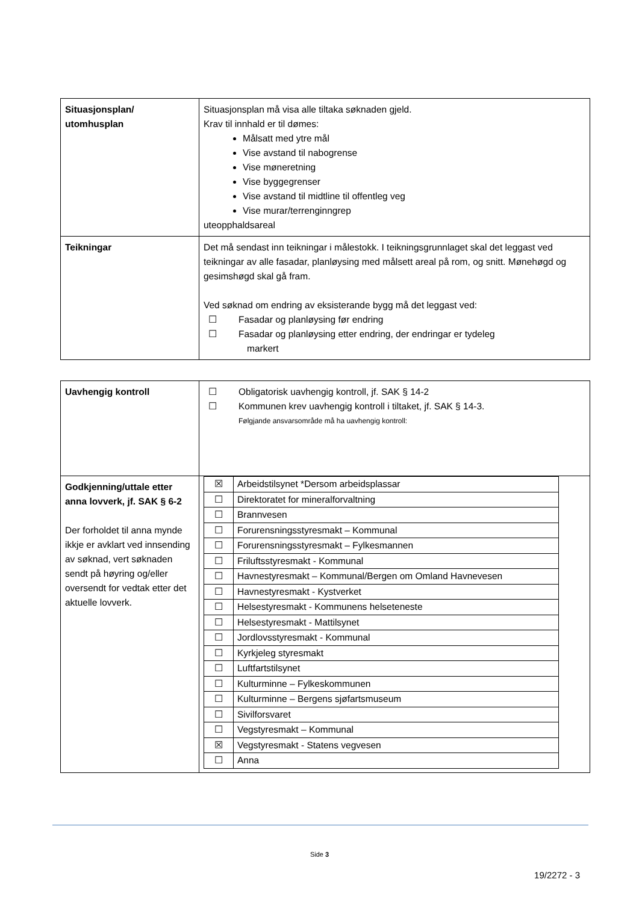| Situasjonsplan/ utomhusplan | Situasjonsplan må visa alle tiltaka søknaden gjeld. Krav til innhald er til dømes: Målsatt med ytre mål Vise avstand til nabogrense Vise møneretning Vise byggegrenser Vise avstand til midtline til offentleg veg Vise murar/terrenginngrep uteopphaldsareal |
| Teikningar | Det må sendast inn teikningar i målestokk. I teikningsgrunnlaget skal det leggast ved teikningar av alle fasadar, planløysing med målsett areal på rom, og snitt. Mønehøgd og gesimshøgd skal gå fram. Ved søknad om endring av eksisterande bygg må det leggast ved: ☐ Fasadar og planløysing før endring ☐ Fasadar og planløysing etter endring, der endringar er tydeleg markert |
| Uavhengig kontroll | ☐ Obligatorisk uavhengig kontroll, jf. SAK § 14-2 ☐ Kommunen krev uavhengig kontroll i tiltaket, jf. SAK § 14-3. Følgjande ansvarsområde må ha uavhengig kontroll: |
| Godkjenning/uttale etter anna lovverk, jf. SAK § 6-2 Der forholdet til anna mynde ikkje er avklart ved innsending av søknad, vert søknaden sendt på høyring og/eller oversendt for vedtak etter det aktuelle lovverk. | / ☒ / Arbeidstilsynet *Dersom arbeidsplassar / / ☐ / Direktoratet for mineralforvaltning / / ☐ / Brannvesen / / ☐ / Forurensningsstyresmakt – Kommunal / / ☐ / Forurensningsstyresmakt – Fylkesmannen / / ☐ / Friluftsstyresmakt - Kommunal / / ☐ / Havnestyresmakt – Kommunal/Bergen om Omland Havnevesen / / ☐ / Havnestyresmakt - Kystverket / / ☐ / Helsestyresmakt - Kommunens helseteneste / / ☐ / Helsestyresmakt - Mattilsynet / / ☐ / Jordlovsstyresmakt - Kommunal / / ☐ / Kyrkjeleg styresmakt / / ☐ / Luftfartstilsynet / / ☐ / Kulturminne – Fylkeskommunen / / ☐ / Kulturminne – Bergens sjøfartsmuseum / / ☐ / Sivilforsvaret / / ☐ / Vegstyresmakt – Kommunal / / ☒ / Vegstyresmakt - Statens vegvesen / / ☐ / Anna / |
Side 3
19/2272 - 3